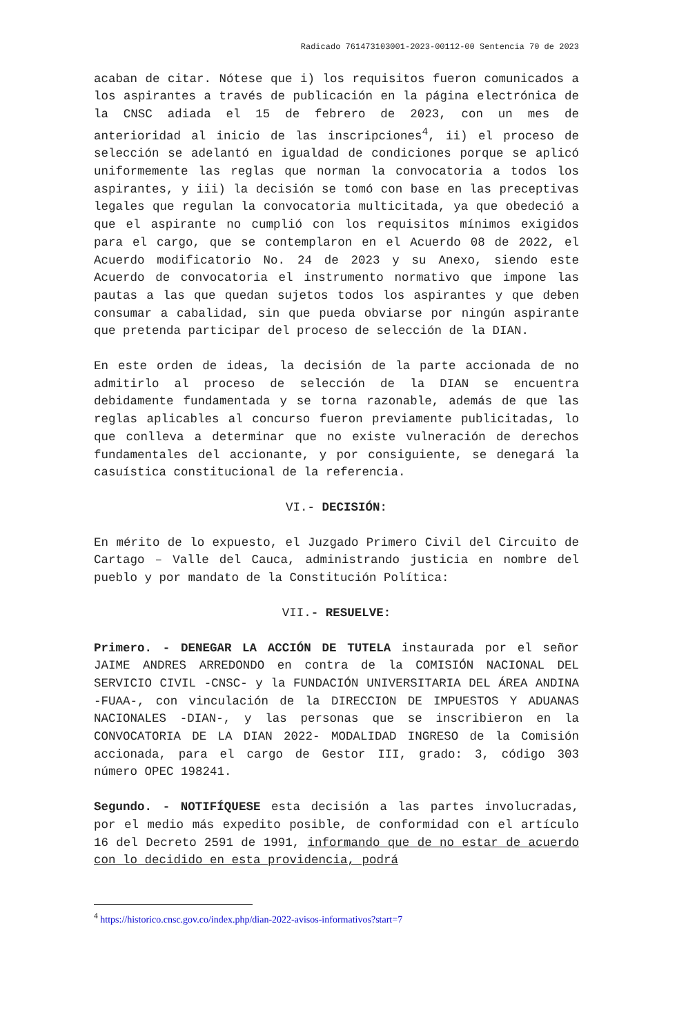Radicado 761473103001-2023-00112-00 Sentencia 70 de 2023
acaban de citar. Nótese que i) los requisitos fueron comunicados a los aspirantes a través de publicación en la página electrónica de la CNSC adiada el 15 de febrero de 2023, con un mes de anterioridad al inicio de las inscripciones<sup>4</sup>, ii) el proceso de selección se adelantó en igualdad de condiciones porque se aplicó uniformemente las reglas que norman la convocatoria a todos los aspirantes, y iii) la decisión se tomó con base en las preceptivas legales que regulan la convocatoria multicitada, ya que obedeció a que el aspirante no cumplió con los requisitos mínimos exigidos para el cargo, que se contemplaron en el Acuerdo 08 de 2022, el Acuerdo modificatorio No. 24 de 2023 y su Anexo, siendo este Acuerdo de convocatoria el instrumento normativo que impone las pautas a las que quedan sujetos todos los aspirantes y que deben consumar a cabalidad, sin que pueda obviarse por ningún aspirante que pretenda participar del proceso de selección de la DIAN.
En este orden de ideas, la decisión de la parte accionada de no admitirlo al proceso de selección de la DIAN se encuentra debidamente fundamentada y se torna razonable, además de que las reglas aplicables al concurso fueron previamente publicitadas, lo que conlleva a determinar que no existe vulneración de derechos fundamentales del accionante, y por consiguiente, se denegará la casuística constitucional de la referencia.
VI.- DECISIÓN:
En mérito de lo expuesto, el Juzgado Primero Civil del Circuito de Cartago – Valle del Cauca, administrando justicia en nombre del pueblo y por mandato de la Constitución Política:
VII.- RESUELVE:
Primero. - DENEGAR LA ACCIÓN DE TUTELA instaurada por el señor JAIME ANDRES ARREDONDO en contra de la COMISIÓN NACIONAL DEL SERVICIO CIVIL -CNSC- y la FUNDACIÓN UNIVERSITARIA DEL ÁREA ANDINA -FUAA-, con vinculación de la DIRECCION DE IMPUESTOS Y ADUANAS NACIONALES -DIAN-, y las personas que se inscribieron en la CONVOCATORIA DE LA DIAN 2022- MODALIDAD INGRESO de la Comisión accionada, para el cargo de Gestor III, grado: 3, código 303 número OPEC 198241.
Segundo. - NOTIFÍQUESE esta decisión a las partes involucradas, por el medio más expedito posible, de conformidad con el artículo 16 del Decreto 2591 de 1991, informando que de no estar de acuerdo con lo decidido en esta providencia, podrá
<sup>4</sup> https://historico.cnsc.gov.co/index.php/dian-2022-avisos-informativos?start=7